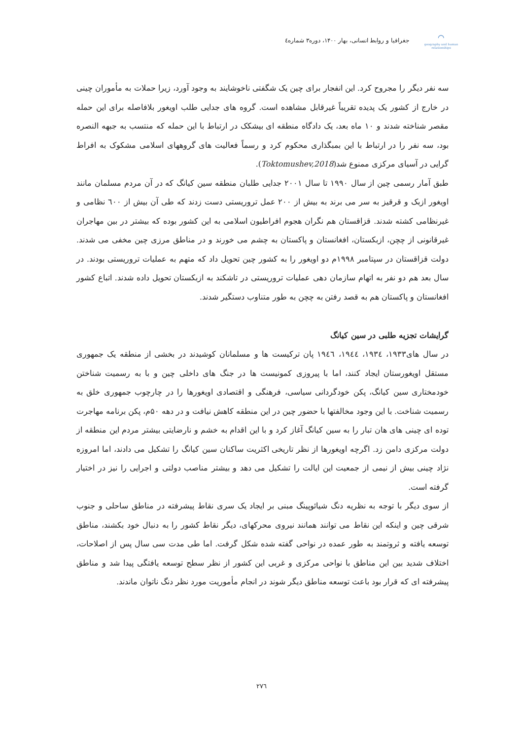⌒
geography and human relationships
جغرافیا و روابط انسانی، بهار ۱۴۰۰، دوره۳ شماره٤
سه نفر دیگر را مجروح کرد. این انفجار برای چین یک شگفتی ناخوشایند به وجود آورد، زیرا حملات به مأموران چینی در خارج از کشور یک پدیده تقریباً غیرقابل مشاهده است. گروه های جدایی طلب اویغور بلافاصله برای این حمله مقصر شناخته شدند و ۱۰ ماه بعد، یک دادگاه منطقه ای بیشکک در ارتباط با این حمله که منتسب به جبهه النصره بود، سه نفر را در ارتباط با این بمبگذاری محکوم کرد و رسماً فعالیت های گروههای اسلامی مشکوک به افراط گرایی در آسیای مرکزی ممنوع شد(Toktomushev,2018).
طبق آمار رسمی چین از سال ۱۹۹۰ تا سال ۲۰۰۱ جدایی طلبان منطقه سین کیانگ که در آن مردم مسلمان مانند اویغور ازبک و قرقیز به سر می برند به بیش از ۲۰۰ عمل تروریستی دست زدند که طی آن بیش از ٦۰۰ نظامی و غیرنظامی کشته شدند. قزاقستان هم نگران هجوم افراطیون اسلامی به این کشور بوده که بیشتر در بین مهاجران غیرقانونی از چچن، ازبکستان، افغانستان و پاکستان به چشم می خورند و در مناطق مرزی چین مخفی می شدند. دولت قزاقستان در سپتامبر ۱۹۹۸م دو اویغور را به کشور چین تحویل داد که متهم به عملیات تروریستی بودند. در سال بعد هم دو نفر به اتهام سازمان دهی عملیات تروریستی در تاشکند به ازبکستان تحویل داده شدند. اتباع کشور افغانستان و پاکستان هم به قصد رفتن به چچن به طور متناوب دستگیر شدند.
گرایشات تجزیه طلبی در سین کیانگ
در سال های۱۹۳۳، ۱۹۳٤، ۱۹٤٤، ۱۹٤٦ پان ترکیست ها و مسلمانان کوشیدند در بخشی از منطقه یک جمهوری مستقل اویغورستان ایجاد کنند، اما با پیروزی کمونیست ها در جنگ های داخلی چین و با به رسمیت شناختن خودمختاری سین کیانگ، پکن خودگردانی سیاسی، فرهنگی و اقتصادی اویغورها را در چارچوب جمهوری خلق به رسمیت شناخت. با این وجود مخالفتها با حضور چین در این منطقه کاهش نیافت و در دهه ۵۰م، پکن برنامه مهاجرت توده ای چینی های هان تبار را به سین کیانگ آغاز کرد و با این اقدام به خشم و نارضایتی بیشتر مردم این منطقه از دولت مرکزی دامن زد. اگرچه اویغورها از نظر تاریخی اکثریت ساکنان سین کیانگ را تشکیل می دادند، اما امروزه نژاد چینی بیش از نیمی از جمعیت این ایالت را تشکیل می دهد و بیشتر مناصب دولتی و اجرایی را نیز در اختیار گرفته است.
از سوی دیگر با توجه به نظریه دنگ شیائوپینگ مبنی بر ایجاد یک سری نقاط پیشرفته در مناطق ساحلی و جنوب شرقی چین و اینکه این نقاط می توانند همانند نیروی محرکهای، دیگر نقاط کشور را به دنبال خود بکشند، مناطق توسعه یافته و ثروتمند به طور عمده در نواحی گفته شده شکل گرفت. اما طی مدت سی سال پس از اصلاحات، اختلاف شدید بین این مناطق با نواحی مرکزی و غربی این کشور از نظر سطح توسعه یافتگی پیدا شد و مناطق پیشرفته ای که قرار بود باعث توسعه مناطق دیگر شوند در انجام مأموریت مورد نظر دنگ ناتوان ماندند.
۲۷٦